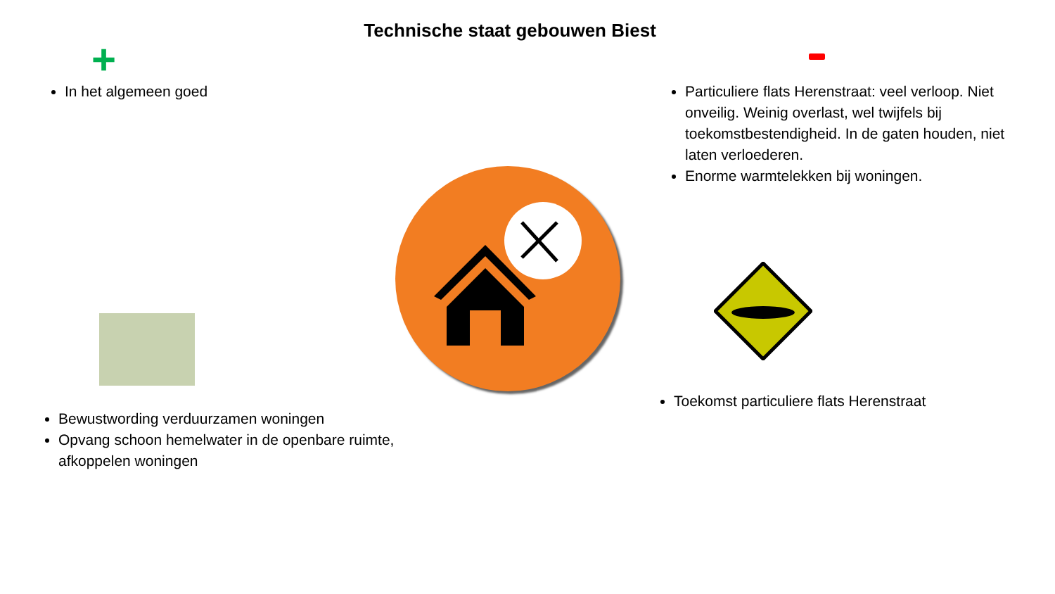Technische staat gebouwen Biest
+
In het algemeen goed
Particuliere flats Herenstraat: veel verloop. Niet onveilig. Weinig overlast, wel twijfels bij toekomstbestendigheid. In de gaten houden, niet laten verloederen.
Enorme warmtelekken bij woningen.
Toekomst particuliere flats Herenstraat
Bewustwording verduurzamen woningen
Opvang schoon hemelwater in de openbare ruimte, afkoppelen woningen